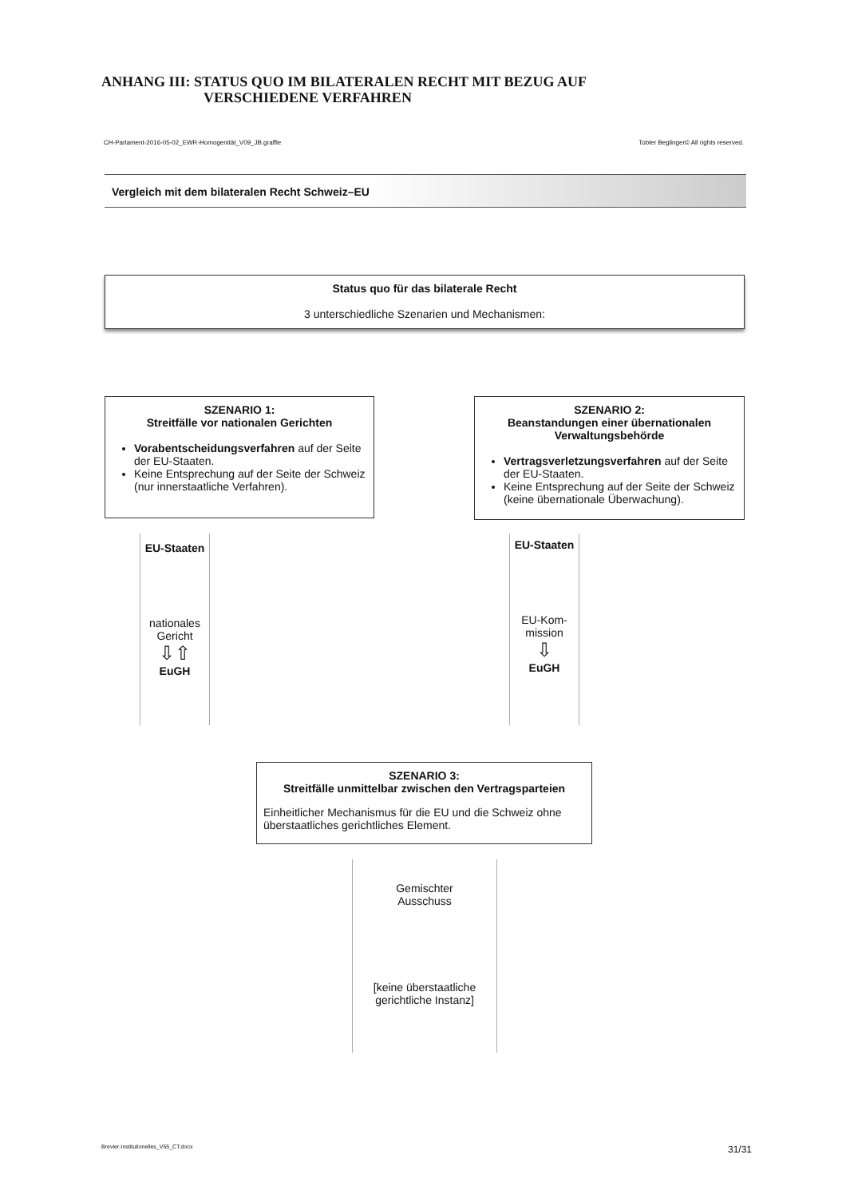ANHANG III: STATUS QUO IM BILATERALEN RECHT MIT BEZUG AUF
VERSCHIEDENE VERFAHREN
CH-Parlament-2016-05-02_EWR-Homogenität_V09_JB.graffle Tobler Beglinger© All rights reserved.
Vergleich mit dem bilateralen Recht Schweiz–EU
Status quo für das bilaterale Recht
3 unterschiedliche Szenarien und Mechanismen:
SZENARIO 1:
Streitfälle vor nationalen Gerichten
Vorabentscheidungsverfahren auf der Seite der EU-Staaten.
Keine Entsprechung auf der Seite der Schweiz (nur innerstaatliche Verfahren).
SZENARIO 2:
Beanstandungen einer übernationalen Verwaltungsbehörde
Vertragsverletzungsverfahren auf der Seite der EU-Staaten.
Keine Entsprechung auf der Seite der Schweiz (keine übernationale Überwachung).
EU-Staaten
nationales
Gericht
⇩⇧
EuGH
EU-Staaten
EU-Kom-
mission
⇩
EuGH
SZENARIO 3:
Streitfälle unmittelbar zwischen den Vertragsparteien
Einheitlicher Mechanismus für die EU und die Schweiz ohne überstaatliches gerichtliches Element.
Gemischter
Ausschuss
[keine überstaatliche
gerichtliche Instanz]
Brevier-Institutionelles_V55_CT.docx 31/31